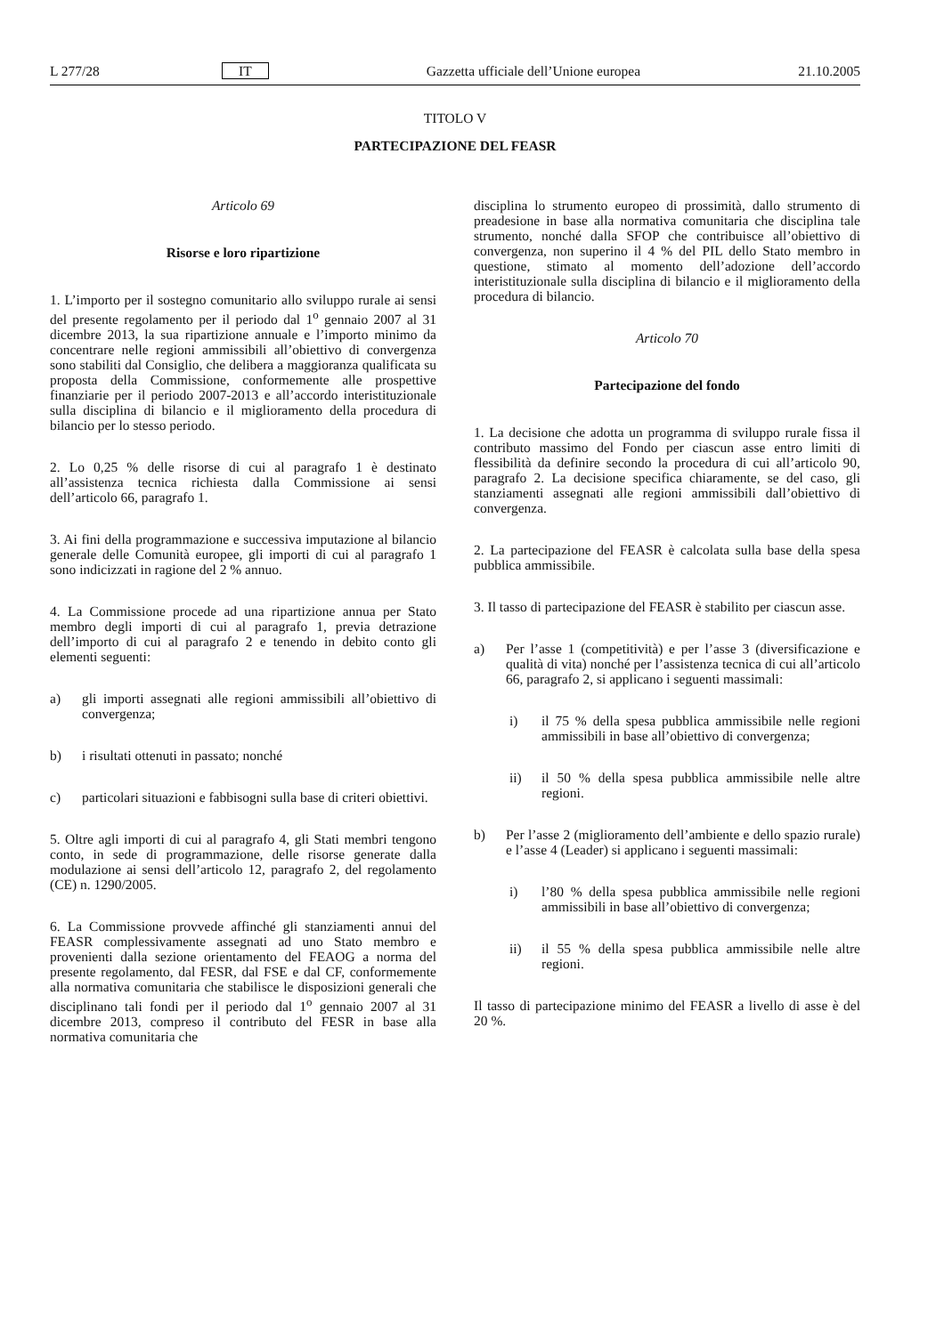L 277/28 IT Gazzetta ufficiale dell’Unione europea 21.10.2005
TITOLO V
PARTECIPAZIONE DEL FEASR
Articolo 69
Risorse e loro ripartizione
1. L’importo per il sostegno comunitario allo sviluppo rurale ai sensi del presente regolamento per il periodo dal 1<sup>o</sup> gennaio 2007 al 31 dicembre 2013, la sua ripartizione annuale e l’importo minimo da concentrare nelle regioni ammissibili all’obiettivo di convergenza sono stabiliti dal Consiglio, che delibera a maggioranza qualificata su proposta della Commissione, conformemente alle prospettive finanziarie per il periodo 2007-2013 e all’accordo interistituzionale sulla disciplina di bilancio e il miglioramento della procedura di bilancio per lo stesso periodo.
2. Lo 0,25 % delle risorse di cui al paragrafo 1 è destinato all’assistenza tecnica richiesta dalla Commissione ai sensi dell’articolo 66, paragrafo 1.
3. Ai fini della programmazione e successiva imputazione al bilancio generale delle Comunità europee, gli importi di cui al paragrafo 1 sono indicizzati in ragione del 2 % annuo.
4. La Commissione procede ad una ripartizione annua per Stato membro degli importi di cui al paragrafo 1, previa detrazione dell’importo di cui al paragrafo 2 e tenendo in debito conto gli elementi seguenti:
a) gli importi assegnati alle regioni ammissibili all’obiettivo di convergenza;
b) i risultati ottenuti in passato; nonché
c) particolari situazioni e fabbisogni sulla base di criteri obiettivi.
5. Oltre agli importi di cui al paragrafo 4, gli Stati membri tengono conto, in sede di programmazione, delle risorse generate dalla modulazione ai sensi dell’articolo 12, paragrafo 2, del regolamento (CE) n. 1290/2005.
6. La Commissione provvede affinché gli stanziamenti annui del FEASR complessivamente assegnati ad uno Stato membro e provenienti dalla sezione orientamento del FEAOG a norma del presente regolamento, dal FESR, dal FSE e dal CF, conformemente alla normativa comunitaria che stabilisce le disposizioni generali che disciplinano tali fondi per il periodo dal 1<sup>o</sup> gennaio 2007 al 31 dicembre 2013, compreso il contributo del FESR in base alla normativa comunitaria che
disciplina lo strumento europeo di prossimità, dallo strumento di preadesione in base alla normativa comunitaria che disciplina tale strumento, nonché dalla SFOP che contribuisce all’obiettivo di convergenza, non superino il 4 % del PIL dello Stato membro in questione, stimato al momento dell’adozione dell’accordo interistituzionale sulla disciplina di bilancio e il miglioramento della procedura di bilancio.
Articolo 70
Partecipazione del fondo
1. La decisione che adotta un programma di sviluppo rurale fissa il contributo massimo del Fondo per ciascun asse entro limiti di flessibilità da definire secondo la procedura di cui all’articolo 90, paragrafo 2. La decisione specifica chiaramente, se del caso, gli stanziamenti assegnati alle regioni ammissibili dall’obiettivo di convergenza.
2. La partecipazione del FEASR è calcolata sulla base della spesa pubblica ammissibile.
3. Il tasso di partecipazione del FEASR è stabilito per ciascun asse.
a) Per l’asse 1 (competitività) e per l’asse 3 (diversificazione e qualità di vita) nonché per l’assistenza tecnica di cui all’articolo 66, paragrafo 2, si applicano i seguenti massimali:
i) il 75 % della spesa pubblica ammissibile nelle regioni ammissibili in base all’obiettivo di convergenza;
ii) il 50 % della spesa pubblica ammissibile nelle altre regioni.
b) Per l’asse 2 (miglioramento dell’ambiente e dello spazio rurale) e l’asse 4 (Leader) si applicano i seguenti massimali:
i) l’80 % della spesa pubblica ammissibile nelle regioni ammissibili in base all’obiettivo di convergenza;
ii) il 55 % della spesa pubblica ammissibile nelle altre regioni.
Il tasso di partecipazione minimo del FEASR a livello di asse è del 20 %.